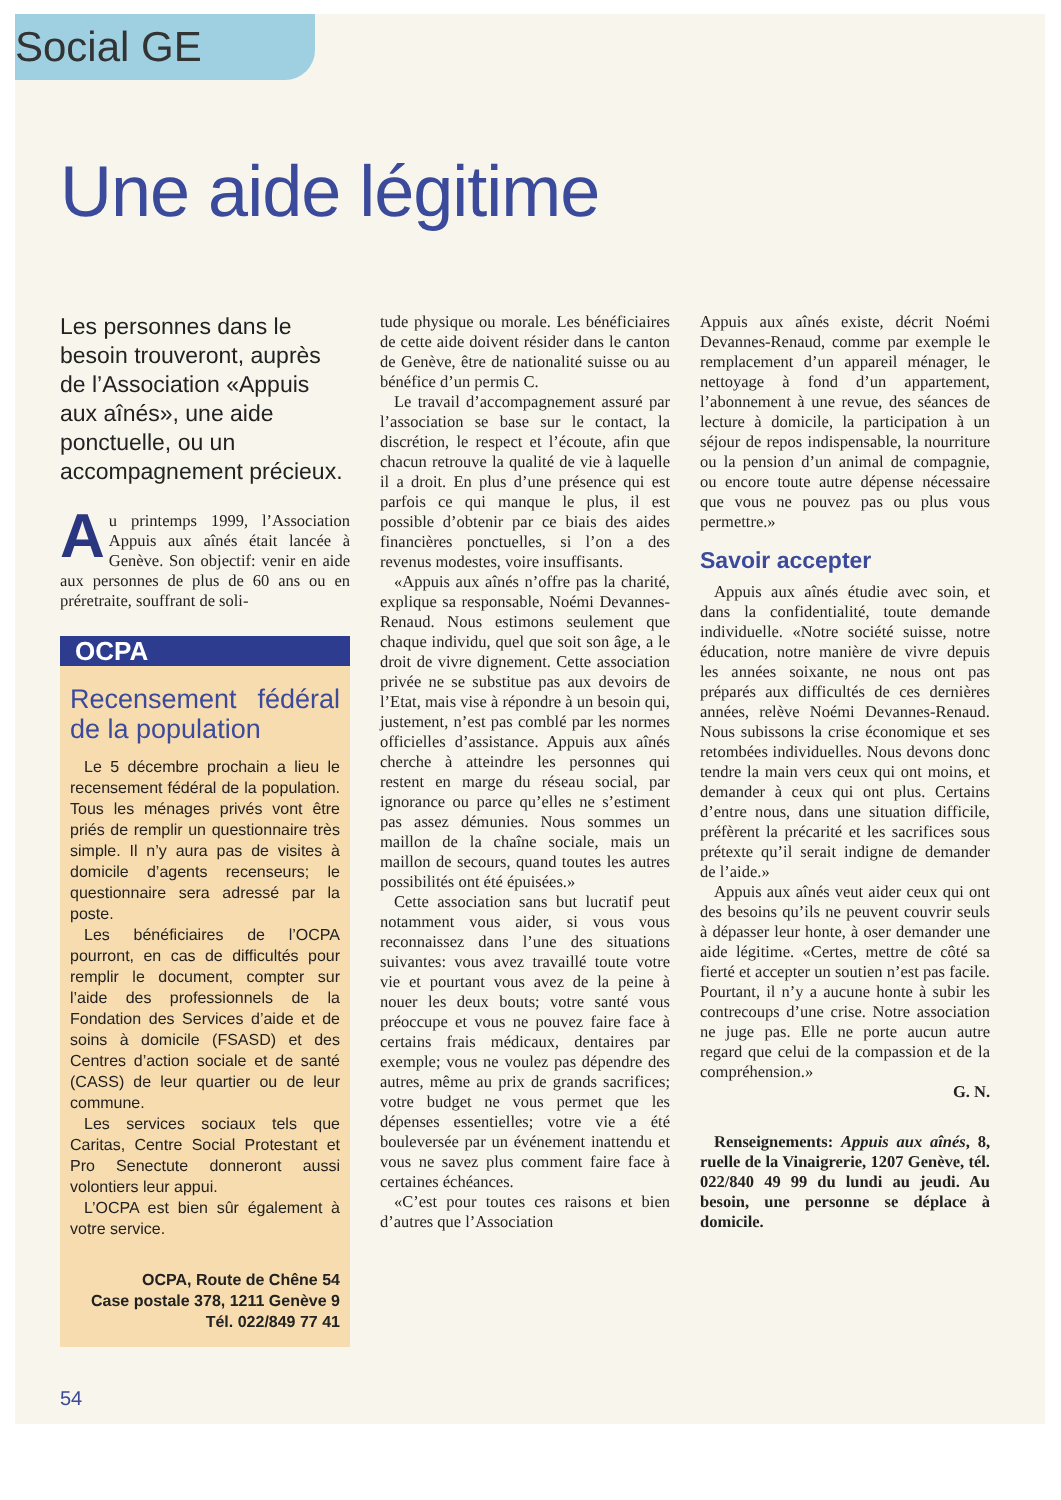Social GE
Une aide légitime
Les personnes dans le besoin trouveront, auprès de l’Association «Appuis aux aînés», une aide ponctuelle, ou un accompagnement précieux.
Au printemps 1999, l’Association Appuis aux aînés était lancée à Genève. Son objectif: venir en aide aux personnes de plus de 60 ans ou en préretraite, souffrant de soli-
OCPA
Recensement fédéral de la population
Le 5 décembre prochain a lieu le recensement fédéral de la population. Tous les ménages privés vont être priés de remplir un questionnaire très simple. Il n’y aura pas de visites à domicile d’agents recenseurs; le questionnaire sera adressé par la poste.
Les bénéficiaires de l’OCPA pourront, en cas de difficultés pour remplir le document, compter sur l’aide des professionnels de la Fondation des Services d’aide et de soins à domicile (FSASD) et des Centres d’action sociale et de santé (CASS) de leur quartier ou de leur commune.
Les services sociaux tels que Caritas, Centre Social Protestant et Pro Senectute donneront aussi volontiers leur appui.
L’OCPA est bien sûr également à votre service.
OCPA, Route de Chêne 54
Case postale 378, 1211 Genève 9
Tél. 022/849 77 41
tude physique ou morale. Les bénéficiaires de cette aide doivent résider dans le canton de Genève, être de nationalité suisse ou au bénéfice d’un permis C.
Le travail d’accompagnement assuré par l’association se base sur le contact, la discrétion, le respect et l’écoute, afin que chacun retrouve la qualité de vie à laquelle il a droit. En plus d’une présence qui est parfois ce qui manque le plus, il est possible d’obtenir par ce biais des aides financières ponctuelles, si l’on a des revenus modestes, voire insuffisants.
«Appuis aux aînés n’offre pas la charité, explique sa responsable, Noémi Devannes-Renaud. Nous estimons seulement que chaque individu, quel que soit son âge, a le droit de vivre dignement. Cette association privée ne se substitue pas aux devoirs de l’Etat, mais vise à répondre à un besoin qui, justement, n’est pas comblé par les normes officielles d’assistance. Appuis aux aînés cherche à atteindre les personnes qui restent en marge du réseau social, par ignorance ou parce qu’elles ne s’estiment pas assez démunies. Nous sommes un maillon de la chaîne sociale, mais un maillon de secours, quand toutes les autres possibilités ont été épuisées.»
Cette association sans but lucratif peut notamment vous aider, si vous vous reconnaissez dans l’une des situations suivantes: vous avez travaillé toute votre vie et pourtant vous avez de la peine à nouer les deux bouts; votre santé vous préoccupe et vous ne pouvez faire face à certains frais médicaux, dentaires par exemple; vous ne voulez pas dépendre des autres, même au prix de grands sacrifices; votre budget ne vous permet que les dépenses essentielles; votre vie a été bouleversée par un événement inattendu et vous ne savez plus comment faire face à certaines échéances.
«C’est pour toutes ces raisons et bien d’autres que l’Association
Appuis aux aînés existe, décrit Noémi Devannes-Renaud, comme par exemple le remplacement d’un appareil ménager, le nettoyage à fond d’un appartement, l’abonnement à une revue, des séances de lecture à domicile, la participation à un séjour de repos indispensable, la nourriture ou la pension d’un animal de compagnie, ou encore toute autre dépense nécessaire que vous ne pouvez pas ou plus vous permettre.»
Savoir accepter
Appuis aux aînés étudie avec soin, et dans la confidentialité, toute demande individuelle. «Notre société suisse, notre éducation, notre manière de vivre depuis les années soixante, ne nous ont pas préparés aux difficultés de ces dernières années, relève Noémi Devannes-Renaud. Nous subissons la crise économique et ses retombées individuelles. Nous devons donc tendre la main vers ceux qui ont moins, et demander à ceux qui ont plus. Certains d’entre nous, dans une situation difficile, préfèrent la précarité et les sacrifices sous prétexte qu’il serait indigne de demander de l’aide.»
Appuis aux aînés veut aider ceux qui ont des besoins qu’ils ne peuvent couvrir seuls à dépasser leur honte, à oser demander une aide légitime. «Certes, mettre de côté sa fierté et accepter un soutien n’est pas facile. Pourtant, il n’y a aucune honte à subir les contrecoups d’une crise. Notre association ne juge pas. Elle ne porte aucun autre regard que celui de la compassion et de la compréhension.»
G. N.
Renseignements: Appuis aux aînés, 8, ruelle de la Vinaigrerie, 1207 Genève, tél. 022/840 49 99 du lundi au jeudi. Au besoin, une personne se déplace à domicile.
54